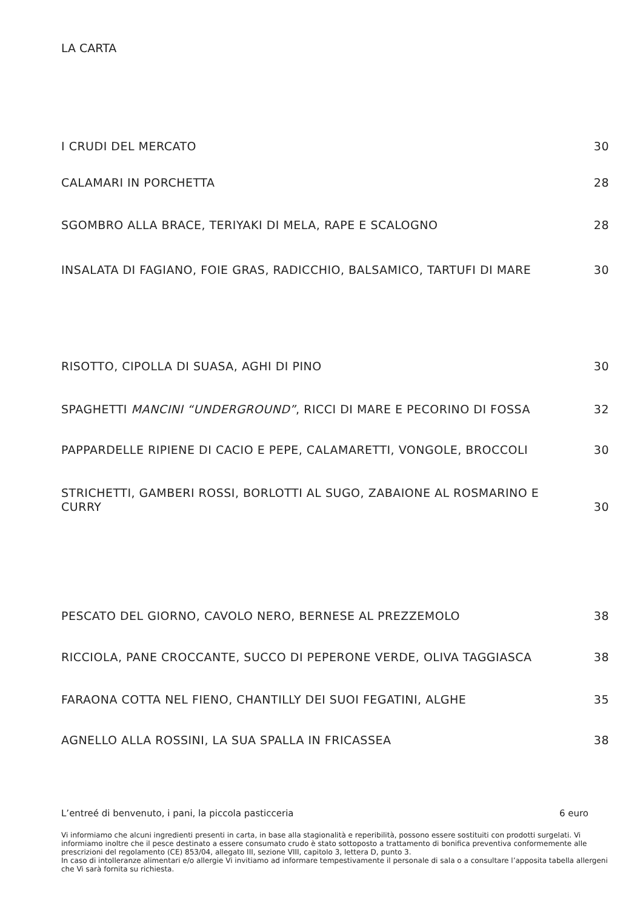LA CARTA
I CRUDI DEL MERCATO 30
CALAMARI IN PORCHETTA 28
SGOMBRO ALLA BRACE, TERIYAKI DI MELA, RAPE E SCALOGNO 28
INSALATA DI FAGIANO, FOIE GRAS, RADICCHIO, BALSAMICO, TARTUFI DI MARE 30
RISOTTO, CIPOLLA DI SUASA, AGHI DI PINO 30
SPAGHETTI MANCINI “UNDERGROUND”, RICCI DI MARE E PECORINO DI FOSSA 32
PAPPARDELLE RIPIENE DI CACIO E PEPE, CALAMARETTI, VONGOLE, BROCCOLI 30
STRICHETTI, GAMBERI ROSSI, BORLOTTI AL SUGO, ZABAIONE AL ROSMARINO E CURRY 30
PESCATO DEL GIORNO, CAVOLO NERO, BERNESE AL PREZZEMOLO 38
RICCIOLA, PANE CROCCANTE, SUCCO DI PEPERONE VERDE, OLIVA TAGGIASCA 38
FARAONA COTTA NEL FIENO, CHANTILLY DEI SUOI FEGATINI, ALGHE 35
AGNELLO ALLA ROSSINI, LA SUA SPALLA IN FRICASSEA 38
L’entreé di benvenuto, i pani, la piccola pasticceria 6 euro
Vi informiamo che alcuni ingredienti presenti in carta, in base alla stagionalità e reperibilità, possono essere sostituiti con prodotti surgelati. Vi informiamo inoltre che il pesce destinato a essere consumato crudo è stato sottoposto a trattamento di bonifica preventiva conformemente alle prescrizioni del regolamento (CE) 853/04, allegato III, sezione VIII, capitolo 3, lettera D, punto 3.
In caso di intolleranze alimentari e/o allergie Vi invitiamo ad informare tempestivamente il personale di sala o a consultare l’apposita tabella allergeni che Vi sarà fornita su richiesta.